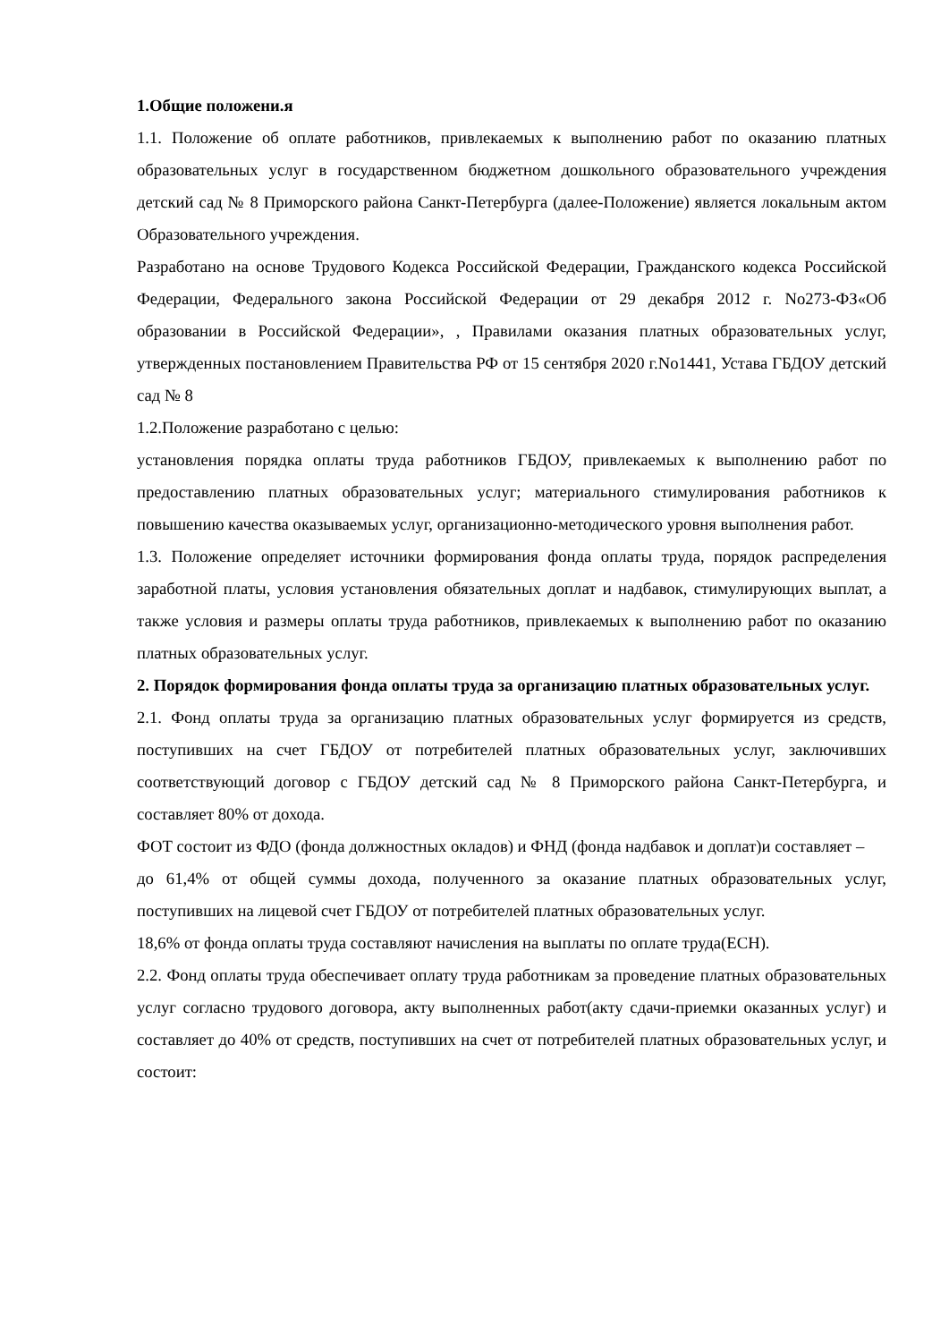1.Общие положени.я
1.1. Положение об оплате работников, привлекаемых к выполнению работ по оказанию платных образовательных услуг в государственном бюджетном дошкольного образовательного учреждения детский сад № 8 Приморского района Санкт-Петербурга (далее-Положение) является локальным актом Образовательного учреждения.
Разработано на основе Трудового Кодекса Российской Федерации, Гражданского кодекса Российской Федерации, Федерального закона Российской Федерации от 29 декабря 2012 г. No273-ФЗ«Об образовании в Российской Федерации», , Правилами оказания платных образовательных услуг, утвержденных постановлением Правительства РФ от 15 сентября 2020 г.No1441, Устава ГБДОУ детский сад № 8
1.2.Положение разработано с целью:
установления порядка оплаты труда работников ГБДОУ, привлекаемых к выполнению работ по предоставлению платных образовательных услуг; материального стимулирования работников к повышению качества оказываемых услуг, организационно-методического уровня выполнения работ.
1.3. Положение определяет источники формирования фонда оплаты труда, порядок распределения заработной платы, условия установления обязательных доплат и надбавок, стимулирующих выплат, а также условия и размеры оплаты труда работников, привлекаемых к выполнению работ по оказанию платных образовательных услуг.
2. Порядок формирования фонда оплаты труда за организацию платных образовательных услуг.
2.1. Фонд оплаты труда за организацию платных образовательных услуг формируется из средств, поступивших на счет ГБДОУ от потребителей платных образовательных услуг, заключивших соответствующий договор с ГБДОУ детский сад № 8 Приморского района Санкт-Петербурга, и составляет 80% от дохода.
ФОТ состоит из ФДО (фонда должностных окладов) и ФНД (фонда надбавок и доплат)и составляет –
до 61,4% от общей суммы дохода, полученного за оказание платных образовательных услуг, поступивших на лицевой счет ГБДОУ от потребителей платных образовательных услуг.
18,6% от фонда оплаты труда составляют начисления на выплаты по оплате труда(ЕСН).
2.2. Фонд оплаты труда обеспечивает оплату труда работникам за проведение платных образовательных услуг согласно трудового договора, акту выполненных работ(акту сдачи-приемки оказанных услуг) и составляет до 40% от средств, поступивших на счет от потребителей платных образовательных услуг, и состоит: